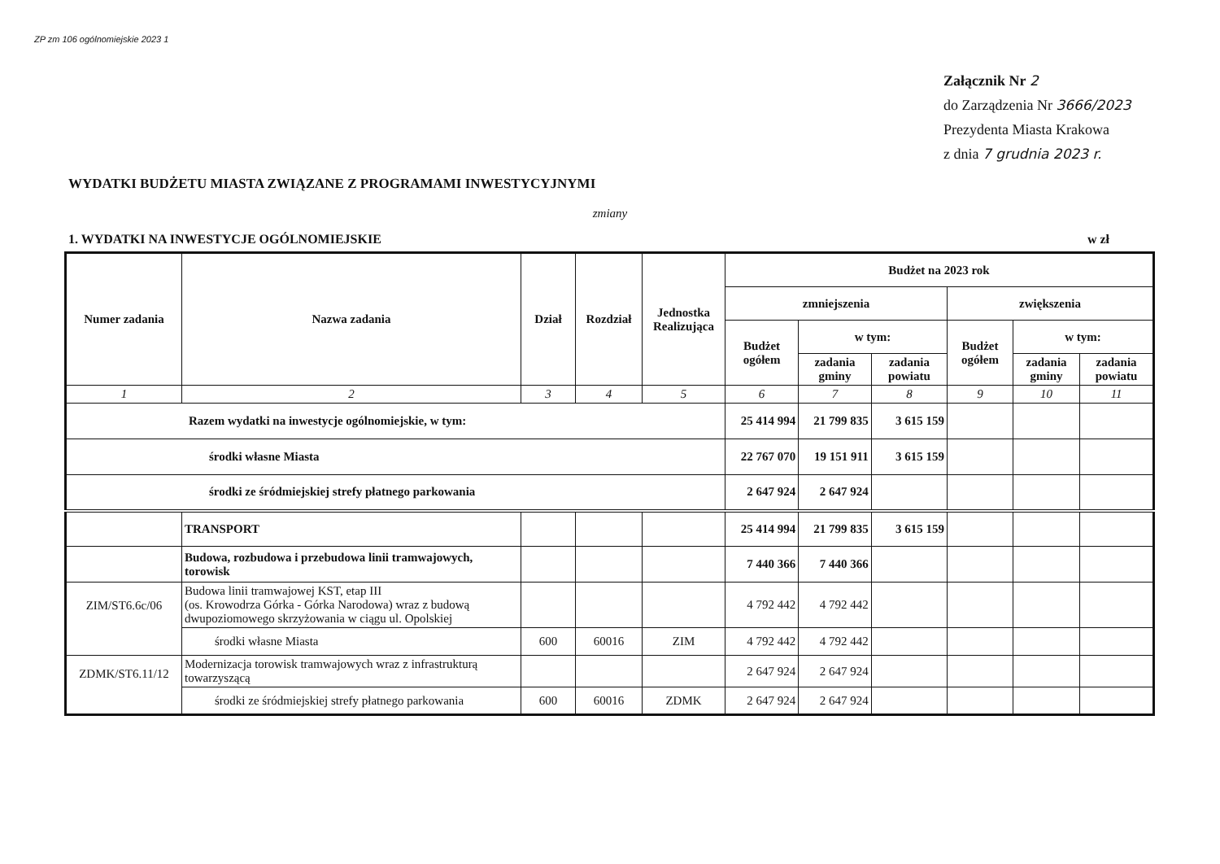ZP zm 106 ogólnomiejskie 2023 1
Załącznik Nr 2
do Zarządzenia Nr 3666/2023
Prezydenta Miasta Krakowa
z dnia 7 grudnia 2023 r.
WYDATKI BUDŻETU MIASTA ZWIĄZANE Z PROGRAMAMI INWESTYCYJNYMI
zmiany
1. WYDATKI NA INWESTYCJE OGÓLNOMIEJSKIE w zł
| Numer zadania | Nazwa zadania | Dział | Rozdział | Jednostka Realizująca | Budżet na 2023 rok | | | | | |
| --- | --- | --- | --- | --- | --- | --- | --- | --- | --- | --- |
| | | | | | zmniejszenia | | | zwiększenia | | |
| | | | | | Budżet ogółem | w tym: | | Budżet ogółem | w tym: | |
| | | | | | | zadania gminy | zadania powiatu | | zadania gminy | zadania powiatu |
| 1 | 2 | 3 | 4 | 5 | 6 | 7 | 8 | 9 | 10 | 11 |
| Razem wydatki na inwestycje ogólnomiejskie, w tym: | | | | | 25 414 994 | 21 799 835 | 3 615 159 | | | |
| środki własne Miasta | | | | | 22 767 070 | 19 151 911 | 3 615 159 | | | |
| środki ze śródmiejskiej strefy płatnego parkowania | | | | | 2 647 924 | 2 647 924 | | | | |
| | TRANSPORT | | | | 25 414 994 | 21 799 835 | 3 615 159 | | | |
| | Budowa, rozbudowa i przebudowa linii tramwajowych, torowisk | | | | 7 440 366 | 7 440 366 | | | | |
| ZIM/ST6.6c/06 | Budowa linii tramwajowej KST, etap III (os. Krowodrza Górka - Górka Narodowa) wraz z budową dwupoziomowego skrzyżowania w ciągu ul. Opolskiej | | | | 4 792 442 | 4 792 442 | | | | |
| | środki własne Miasta | 600 | 60016 | ZIM | 4 792 442 | 4 792 442 | | | | |
| ZDMK/ST6.11/12 | Modernizacja torowisk tramwajowych wraz z infrastrukturą towarzyszącą | | | | 2 647 924 | 2 647 924 | | | | |
| | środki ze śródmiejskiej strefy płatnego parkowania | 600 | 60016 | ZDMK | 2 647 924 | 2 647 924 | | | | |